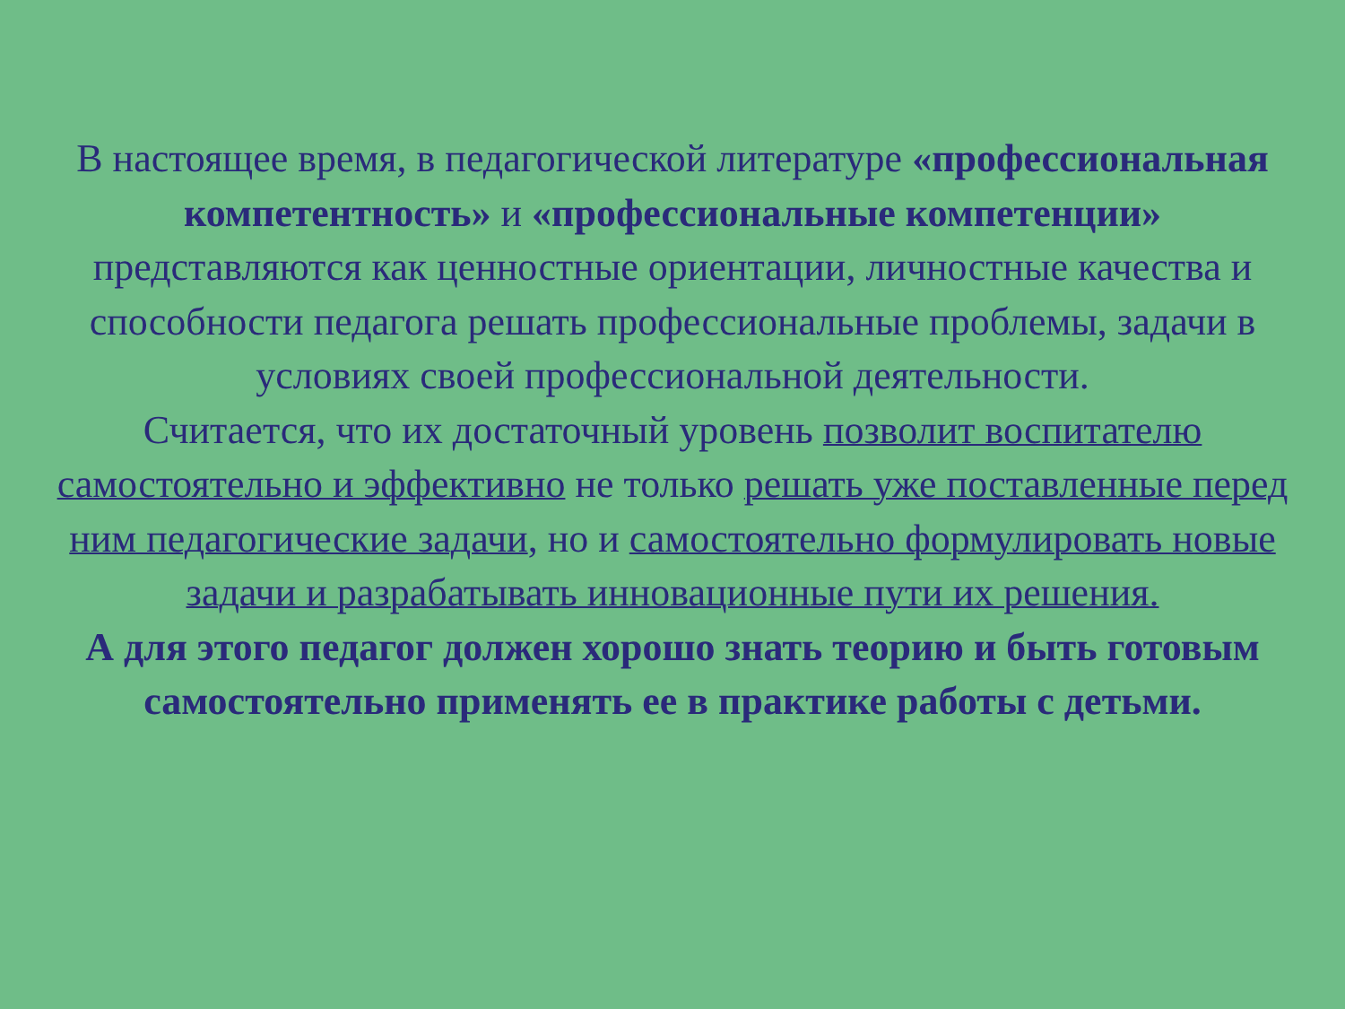В настоящее время, в педагогической литературе «профессиональная компетентность» и «профессиональные компетенции» представляются как ценностные ориентации, личностные качества и способности педагога решать профессиональные проблемы, задачи в условиях своей профессиональной деятельности.
Считается, что их достаточный уровень позволит воспитателю самостоятельно и эффективно не только решать уже поставленные перед ним педагогические задачи, но и самостоятельно формулировать новые задачи и разрабатывать инновационные пути их решения.
А для этого педагог должен хорошо знать теорию и быть готовым самостоятельно применять ее в практике работы с детьми.